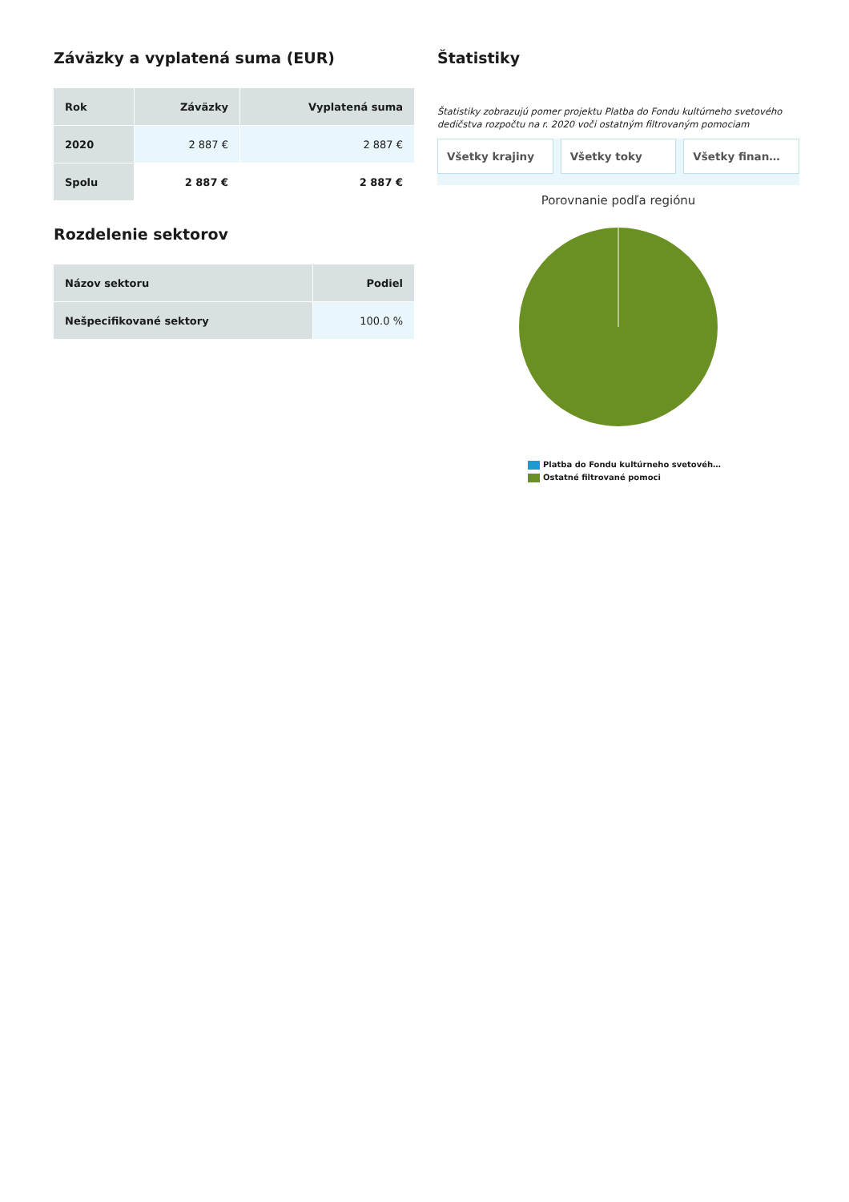Záväzky a vyplatená suma (EUR)
| Rok | Záväzky | Vyplatená suma |
| --- | --- | --- |
| 2020 | 2 887 € | 2 887 € |
| Spolu | 2 887 € | 2 887 € |
Rozdelenie sektorov
| Názov sektoru | Podiel |
| --- | --- |
| Nešpecifikované sektory | 100.0 % |
Štatistiky
Štatistiky zobrazujú pomer projektu Platba do Fondu kultúrneho svetového dedičstva rozpočtu na r. 2020 voči ostatným filtrovaným pomociam
Všetky krajiny Všetky toky Všetky finan…
Porovnanie podľa regiónu
Platba do Fondu kultúrneho svetovéh…
Ostatné filtrované pomoci